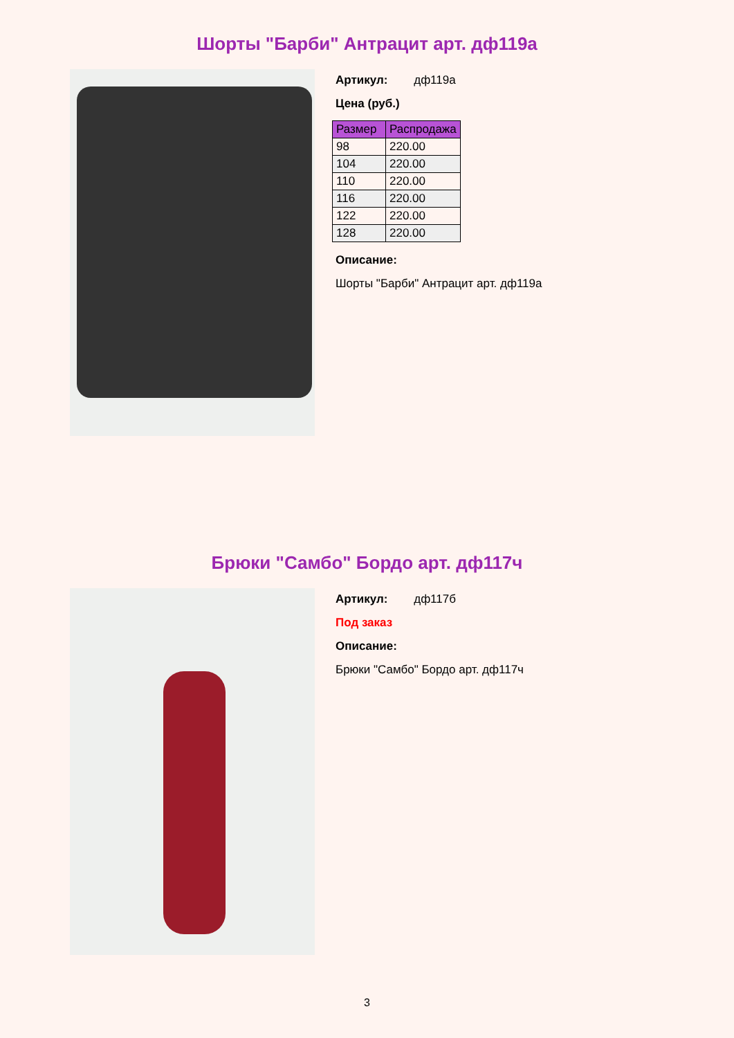Шорты "Барби" Антрацит арт. дф119а
Артикул: дф119а
Цена (руб.)
| Размер | Распродажа |
| --- | --- |
| 98 | 220.00 |
| 104 | 220.00 |
| 110 | 220.00 |
| 116 | 220.00 |
| 122 | 220.00 |
| 128 | 220.00 |
Описание:
Шорты "Барби" Антрацит арт. дф119а
Брюки "Самбо" Бордо арт. дф117ч
Артикул: дф117б
Под заказ
Описание:
Брюки "Самбо" Бордо арт. дф117ч
3